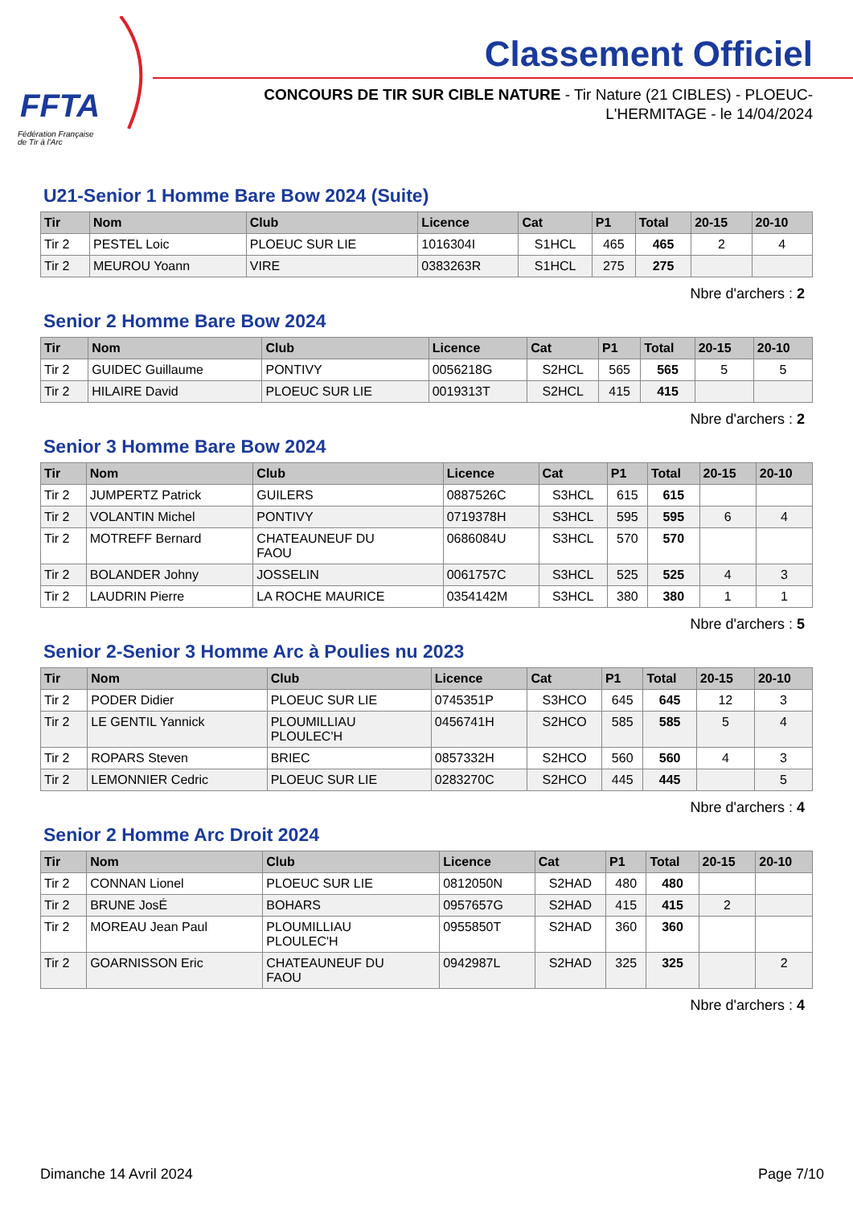FFTA
Fédération Française
de Tir à l'Arc
Classement Officiel
CONCOURS DE TIR SUR CIBLE NATURE - Tir Nature (21 CIBLES) - PLOEUC-L'HERMITAGE - le 14/04/2024
U21-Senior 1 Homme Bare Bow 2024 (Suite)
| Tir | Nom | Club | Licence | Cat | P1 | Total | 20-15 | 20-10 |
| --- | --- | --- | --- | --- | --- | --- | --- | --- |
| Tir 2 | PESTEL Loic | PLOEUC SUR LIE | 1016304I | S1HCL | 465 | 465 | 2 | 4 |
| Tir 2 | MEUROU Yoann | VIRE | 0383263R | S1HCL | 275 | 275 | | |
Nbre d'archers : 2
Senior 2 Homme Bare Bow 2024
| Tir | Nom | Club | Licence | Cat | P1 | Total | 20-15 | 20-10 |
| --- | --- | --- | --- | --- | --- | --- | --- | --- |
| Tir 2 | GUIDEC Guillaume | PONTIVY | 0056218G | S2HCL | 565 | 565 | 5 | 5 |
| Tir 2 | HILAIRE David | PLOEUC SUR LIE | 0019313T | S2HCL | 415 | 415 | | |
Nbre d'archers : 2
Senior 3 Homme Bare Bow 2024
| Tir | Nom | Club | Licence | Cat | P1 | Total | 20-15 | 20-10 |
| --- | --- | --- | --- | --- | --- | --- | --- | --- |
| Tir 2 | JUMPERTZ Patrick | GUILERS | 0887526C | S3HCL | 615 | 615 | | |
| Tir 2 | VOLANTIN Michel | PONTIVY | 0719378H | S3HCL | 595 | 595 | 6 | 4 |
| Tir 2 | MOTREFF Bernard | CHATEAUNEUF DU FAOU | 0686084U | S3HCL | 570 | 570 | | |
| Tir 2 | BOLANDER Johny | JOSSELIN | 0061757C | S3HCL | 525 | 525 | 4 | 3 |
| Tir 2 | LAUDRIN Pierre | LA ROCHE MAURICE | 0354142M | S3HCL | 380 | 380 | 1 | 1 |
Nbre d'archers : 5
Senior 2-Senior 3 Homme Arc à Poulies nu 2023
| Tir | Nom | Club | Licence | Cat | P1 | Total | 20-15 | 20-10 |
| --- | --- | --- | --- | --- | --- | --- | --- | --- |
| Tir 2 | PODER Didier | PLOEUC SUR LIE | 0745351P | S3HCO | 645 | 645 | 12 | 3 |
| Tir 2 | LE GENTIL Yannick | PLOUMILLIAU PLOULEC'H | 0456741H | S2HCO | 585 | 585 | 5 | 4 |
| Tir 2 | ROPARS Steven | BRIEC | 0857332H | S2HCO | 560 | 560 | 4 | 3 |
| Tir 2 | LEMONNIER Cedric | PLOEUC SUR LIE | 0283270C | S2HCO | 445 | 445 | | 5 |
Nbre d'archers : 4
Senior 2 Homme Arc Droit 2024
| Tir | Nom | Club | Licence | Cat | P1 | Total | 20-15 | 20-10 |
| --- | --- | --- | --- | --- | --- | --- | --- | --- |
| Tir 2 | CONNAN Lionel | PLOEUC SUR LIE | 0812050N | S2HAD | 480 | 480 | | |
| Tir 2 | BRUNE JosÉ | BOHARS | 0957657G | S2HAD | 415 | 415 | 2 | |
| Tir 2 | MOREAU Jean Paul | PLOUMILLIAU PLOULEC'H | 0955850T | S2HAD | 360 | 360 | | |
| Tir 2 | GOARNISSON Eric | CHATEAUNEUF DU FAOU | 0942987L | S2HAD | 325 | 325 | | 2 |
Nbre d'archers : 4
Dimanche 14 Avril 2024 Page 7/10